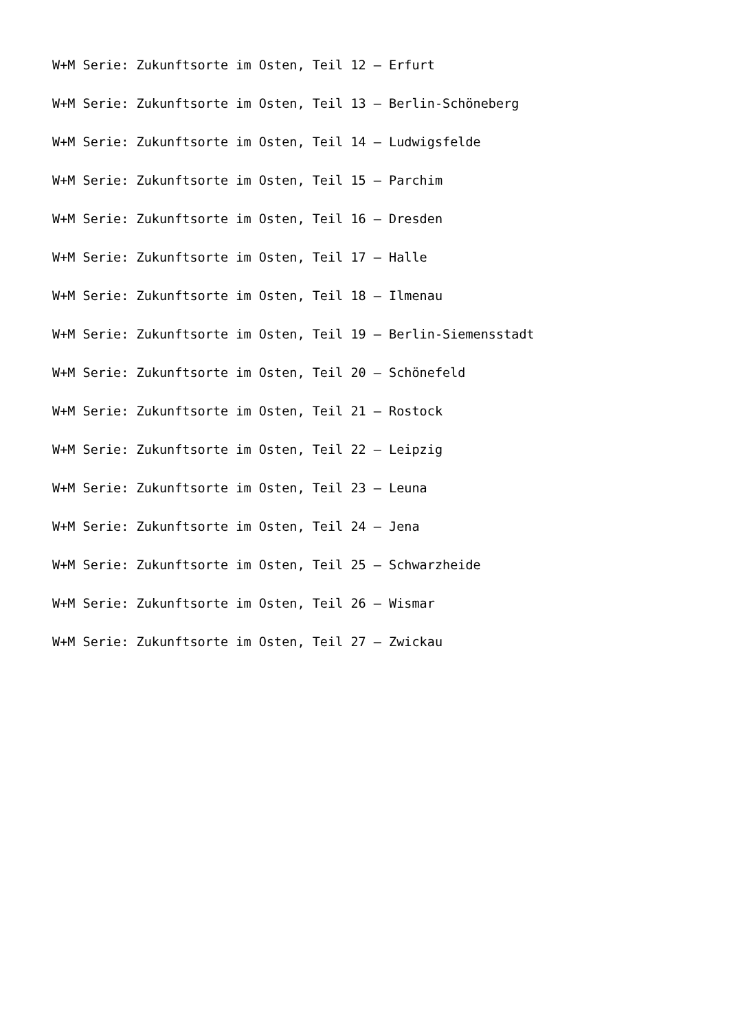W+M Serie: Zukunftsorte im Osten, Teil 12 – Erfurt
W+M Serie: Zukunftsorte im Osten, Teil 13 – Berlin-Schöneberg
W+M Serie: Zukunftsorte im Osten, Teil 14 – Ludwigsfelde
W+M Serie: Zukunftsorte im Osten, Teil 15 – Parchim
W+M Serie: Zukunftsorte im Osten, Teil 16 – Dresden
W+M Serie: Zukunftsorte im Osten, Teil 17 – Halle
W+M Serie: Zukunftsorte im Osten, Teil 18 – Ilmenau
W+M Serie: Zukunftsorte im Osten, Teil 19 – Berlin-Siemensstadt
W+M Serie: Zukunftsorte im Osten, Teil 20 – Schönefeld
W+M Serie: Zukunftsorte im Osten, Teil 21 – Rostock
W+M Serie: Zukunftsorte im Osten, Teil 22 – Leipzig
W+M Serie: Zukunftsorte im Osten, Teil 23 – Leuna
W+M Serie: Zukunftsorte im Osten, Teil 24 – Jena
W+M Serie: Zukunftsorte im Osten, Teil 25 – Schwarzheide
W+M Serie: Zukunftsorte im Osten, Teil 26 – Wismar
W+M Serie: Zukunftsorte im Osten, Teil 27 – Zwickau